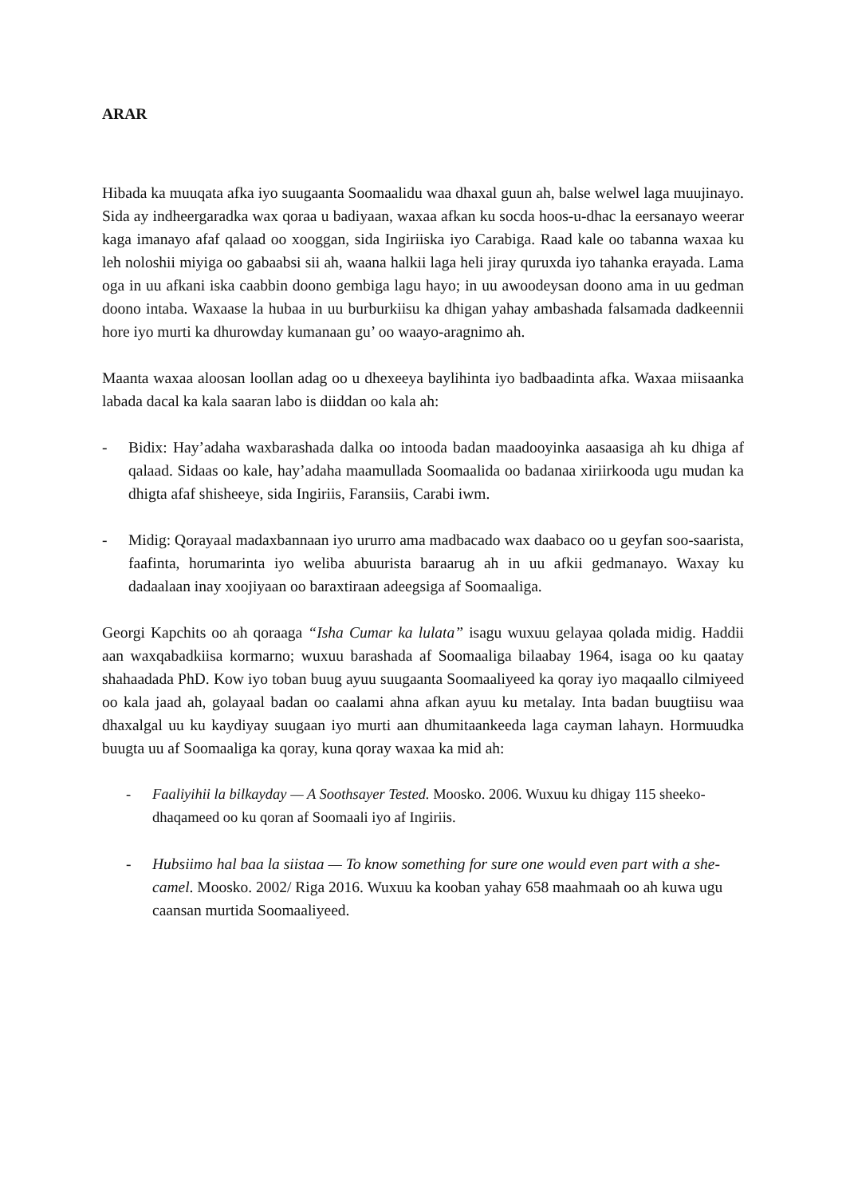ARAR
Hibada ka muuqata afka iyo suugaanta Soomaalidu waa dhaxal guun ah, balse welwel laga muujinayo. Sida ay indheergaradka wax qoraa u badiyaan, waxaa afkan ku socda hoos-u-dhac la eersanayo weerar kaga imanayo afaf qalaad oo xooggan, sida Ingiriiska iyo Carabiga. Raad kale oo tabanna waxaa ku leh noloshii miyiga oo gabaabsi sii ah, waana halkii laga heli jiray quruxda iyo tahanka erayada. Lama oga in uu afkani iska caabbin doono gembiga lagu hayo; in uu awoodeysan doono ama in uu gedman doono intaba. Waxaase la hubaa in uu burburkiisu ka dhigan yahay ambashada falsamada dadkeennii hore iyo murti ka dhurowday kumanaan gu’ oo waayo-aragnimo ah.
Maanta waxaa aloosan loollan adag oo u dhexeeya baylihinta iyo badbaadinta afka. Waxaa miisaanka labada dacal ka kala saaran labo is diiddan oo kala ah:
- Bidix: Hay’adaha waxbarashada dalka oo intooda badan maadooyinka aasaasiga ah ku dhiga af qalaad. Sidaas oo kale, hay’adaha maamullada Soomaalida oo badanaa xiriirkooda ugu mudan ka dhigta afaf shisheeye, sida Ingiriis, Faransiis, Carabi iwm.
- Midig: Qorayaal madaxbannaan iyo ururro ama madbacado wax daabaco oo u geyfan soo-saarista, faafinta, horumarinta iyo weliba abuurista baraarug ah in uu afkii gedmanayo. Waxay ku dadaalaan inay xoojiyaan oo baraxtiraan adeegsiga af Soomaaliga.
Georgi Kapchits oo ah qoraaga “Isha Cumar ka lulata” isagu wuxuu gelayaa qolada midig. Haddii aan waxqabadkiisa kormarno; wuxuu barashada af Soomaaliga bilaabay 1964, isaga oo ku qaatay shahaadada PhD. Kow iyo toban buug ayuu suugaanta Soomaaliyeed ka qoray iyo maqaallo cilmiyeed oo kala jaad ah, golayaal badan oo caalami ahna afkan ayuu ku metalay. Inta badan buugtiisu waa dhaxalgal uu ku kaydiyay suugaan iyo murti aan dhumitaankeeda laga cayman lahayn. Hormuudka buugta uu af Soomaaliga ka qoray, kuna qoray waxaa ka mid ah:
- Faaliyihii la bilkayday — A Soothsayer Tested. Moosko. 2006. Wuxuu ku dhigay 115 sheeko-dhaqameed oo ku qoran af Soomaali iyo af Ingiriis.
- Hubsiimo hal baa la siistaa — To know something for sure one would even part with a she-camel. Moosko. 2002/ Riga 2016. Wuxuu ka kooban yahay 658 maahmaah oo ah kuwa ugu caansan murtida Soomaaliyeed.